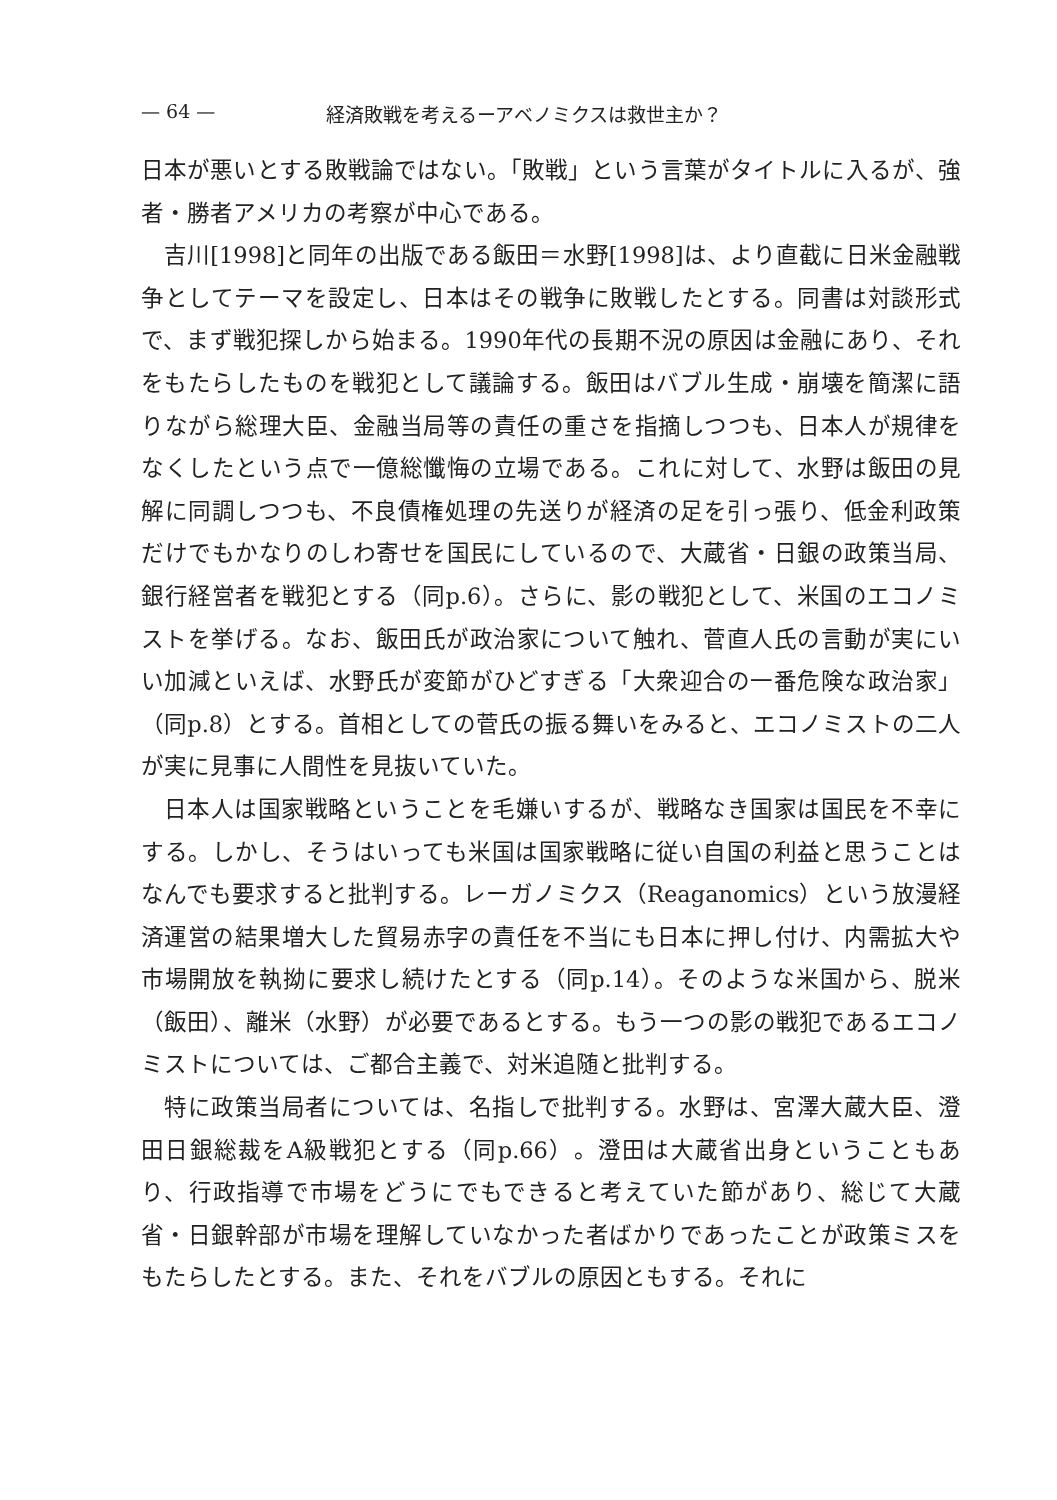— 64 — 経済敗戦を考えるーアベノミクスは救世主か？
日本が悪いとする敗戦論ではない。「敗戦」という言葉がタイトルに入るが、強者・勝者アメリカの考察が中心である。
吉川[1998]と同年の出版である飯田＝水野[1998]は、より直截に日米金融戦争としてテーマを設定し、日本はその戦争に敗戦したとする。同書は対談形式で、まず戦犯探しから始まる。1990年代の長期不況の原因は金融にあり、それをもたらしたものを戦犯として議論する。飯田はバブル生成・崩壊を簡潔に語りながら総理大臣、金融当局等の責任の重さを指摘しつつも、日本人が規律をなくしたという点で一億総懺悔の立場である。これに対して、水野は飯田の見解に同調しつつも、不良債権処理の先送りが経済の足を引っ張り、低金利政策だけでもかなりのしわ寄せを国民にしているので、大蔵省・日銀の政策当局、銀行経営者を戦犯とする（同p.6）。さらに、影の戦犯として、米国のエコノミストを挙げる。なお、飯田氏が政治家について触れ、菅直人氏の言動が実にいい加減といえば、水野氏が変節がひどすぎる「大衆迎合の一番危険な政治家」（同p.8）とする。首相としての菅氏の振る舞いをみると、エコノミストの二人が実に見事に人間性を見抜いていた。
日本人は国家戦略ということを毛嫌いするが、戦略なき国家は国民を不幸にする。しかし、そうはいっても米国は国家戦略に従い自国の利益と思うことはなんでも要求すると批判する。レーガノミクス（Reaganomics）という放漫経済運営の結果増大した貿易赤字の責任を不当にも日本に押し付け、内需拡大や市場開放を執拗に要求し続けたとする（同p.14）。そのような米国から、脱米（飯田）、離米（水野）が必要であるとする。もう一つの影の戦犯であるエコノミストについては、ご都合主義で、対米追随と批判する。
特に政策当局者については、名指しで批判する。水野は、宮澤大蔵大臣、澄田日銀総裁をA級戦犯とする（同p.66）。澄田は大蔵省出身ということもあり、行政指導で市場をどうにでもできると考えていた節があり、総じて大蔵省・日銀幹部が市場を理解していなかった者ばかりであったことが政策ミスをもたらしたとする。また、それをバブルの原因ともする。それに